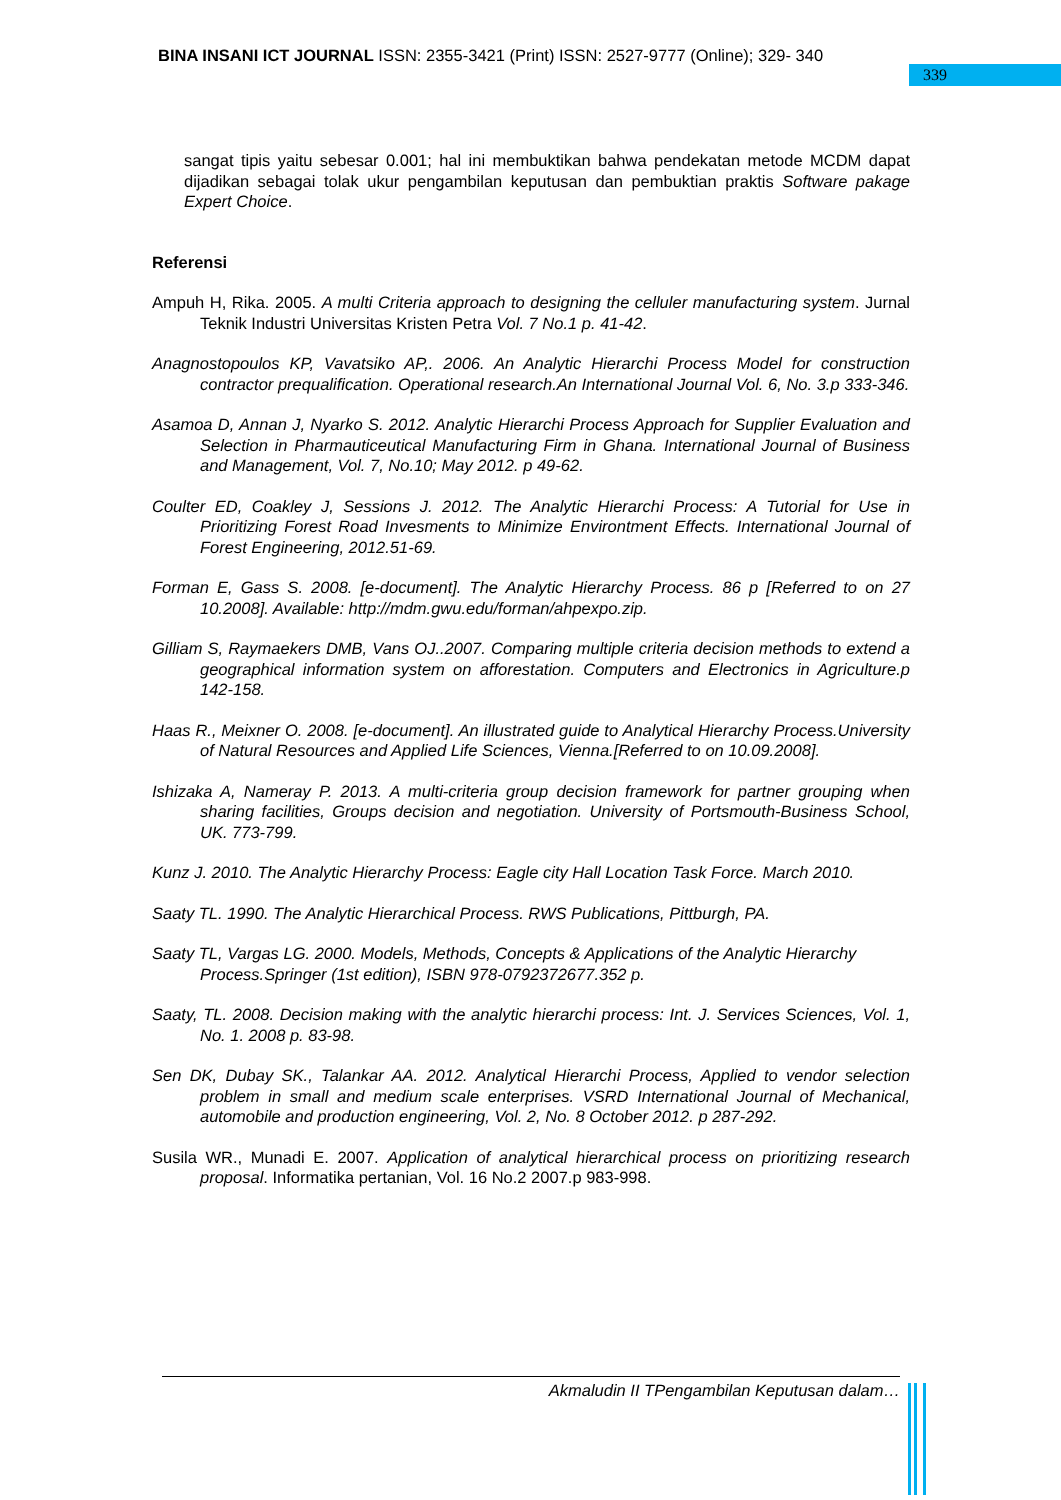BINA INSANI ICT JOURNAL ISSN: 2355-3421 (Print) ISSN: 2527-9777 (Online); 329- 340
339
sangat tipis yaitu sebesar 0.001; hal ini membuktikan bahwa pendekatan metode MCDM dapat dijadikan sebagai tolak ukur pengambilan keputusan dan pembuktian praktis Software pakage Expert Choice.
Referensi
Ampuh H, Rika. 2005. A multi Criteria approach to designing the celluler manufacturing system. Jurnal Teknik Industri Universitas Kristen Petra Vol. 7 No.1 p. 41-42.
Anagnostopoulos KP, Vavatsiko AP,. 2006. An Analytic Hierarchi Process Model for construction contractor prequalification. Operational research.An International Journal Vol. 6, No. 3.p 333-346.
Asamoa D, Annan J, Nyarko S. 2012. Analytic Hierarchi Process Approach for Supplier Evaluation and Selection in Pharmauticeutical Manufacturing Firm in Ghana. International Journal of Business and Management, Vol. 7, No.10; May 2012. p 49-62.
Coulter ED, Coakley J, Sessions J. 2012. The Analytic Hierarchi Process: A Tutorial for Use in Prioritizing Forest Road Invesments to Minimize Environtment Effects. International Journal of Forest Engineering, 2012.51-69.
Forman E, Gass S. 2008. [e-document]. The Analytic Hierarchy Process. 86 p [Referred to on 27 10.2008]. Available: http://mdm.gwu.edu/forman/ahpexpo.zip.
Gilliam S, Raymaekers DMB, Vans OJ..2007. Comparing multiple criteria decision methods to extend a geographical information system on afforestation. Computers and Electronics in Agriculture.p 142-158.
Haas R., Meixner O. 2008. [e-document]. An illustrated guide to Analytical Hierarchy Process.University of Natural Resources and Applied Life Sciences, Vienna.[Referred to on 10.09.2008].
Ishizaka A, Nameray P. 2013. A multi-criteria group decision framework for partner grouping when sharing facilities, Groups decision and negotiation. University of Portsmouth-Business School, UK. 773-799.
Kunz J. 2010. The Analytic Hierarchy Process: Eagle city Hall Location Task Force. March 2010.
Saaty TL. 1990. The Analytic Hierarchical Process. RWS Publications, Pittburgh, PA.
Saaty TL, Vargas LG. 2000. Models, Methods, Concepts & Applications of the Analytic Hierarchy Process.Springer (1st edition), ISBN 978-0792372677.352 p.
Saaty, TL. 2008. Decision making with the analytic hierarchi process: Int. J. Services Sciences, Vol. 1, No. 1. 2008 p. 83-98.
Sen DK, Dubay SK., Talankar AA. 2012. Analytical Hierarchi Process, Applied to vendor selection problem in small and medium scale enterprises. VSRD International Journal of Mechanical, automobile and production engineering, Vol. 2, No. 8 October 2012. p 287-292.
Susila WR., Munadi E. 2007. Application of analytical hierarchical process on prioritizing research proposal. Informatika pertanian, Vol. 16 No.2 2007.p 983-998.
Akmaludin II TPengambilan Keputusan dalam…